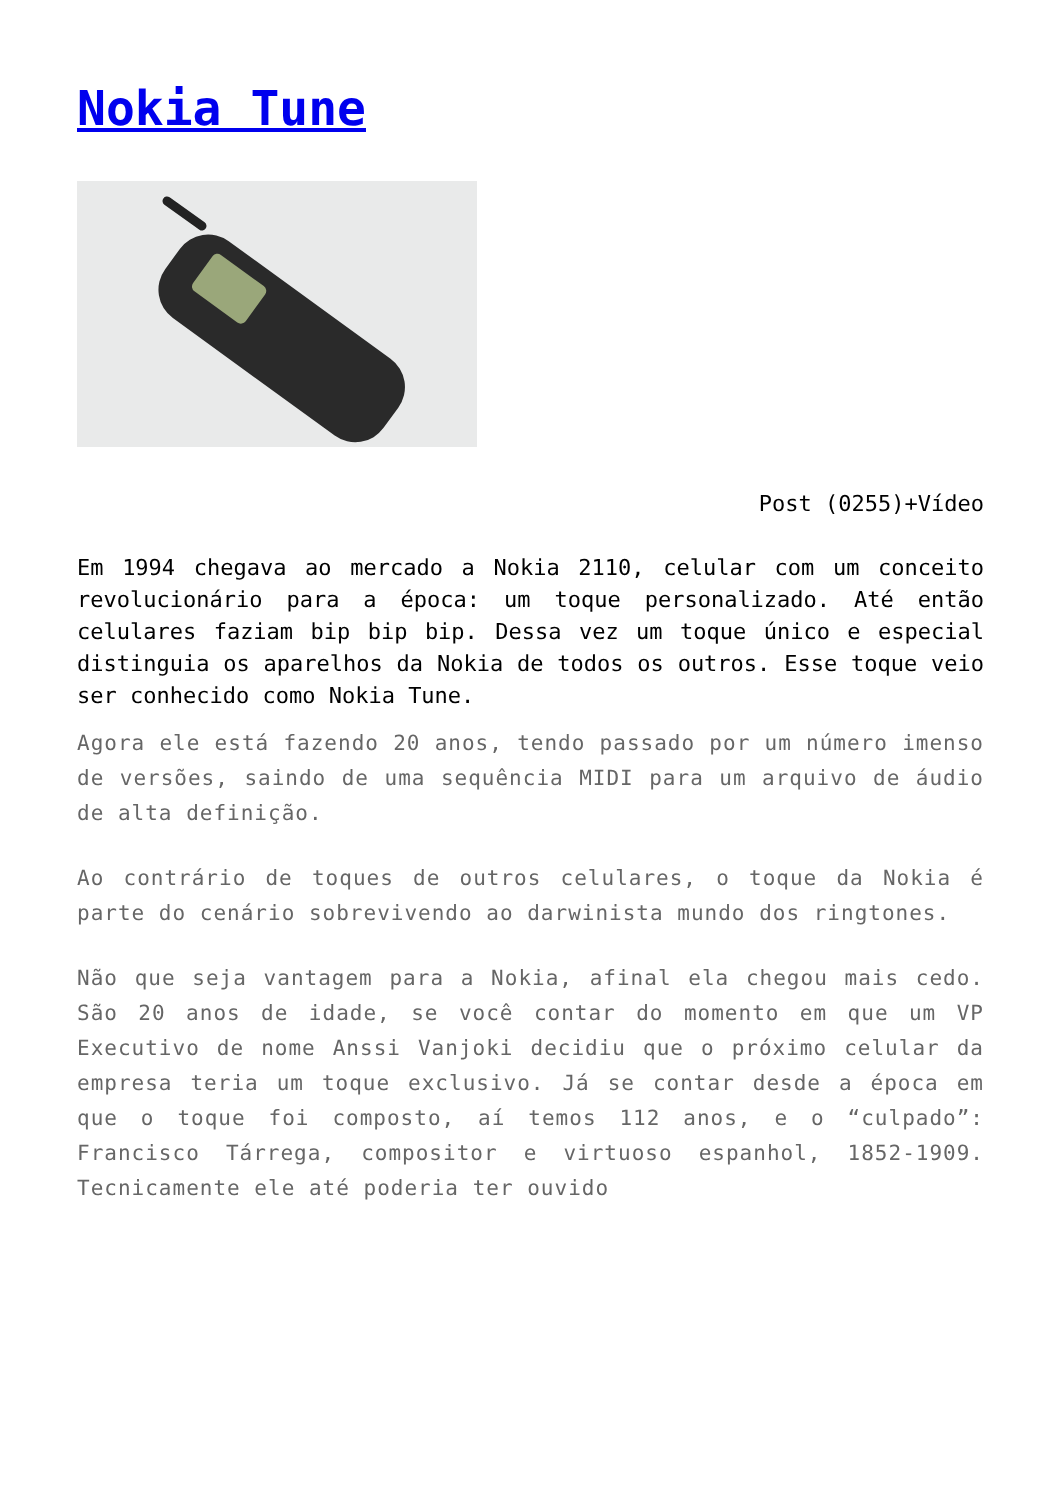Nokia Tune
Post (0255)+Vídeo
Em 1994 chegava ao mercado a Nokia 2110, celular com um conceito revolucionário para a época: um toque personalizado. Até então celulares faziam bip bip bip. Dessa vez um toque único e especial distinguia os aparelhos da Nokia de todos os outros. Esse toque veio ser conhecido como Nokia Tune.
Agora ele está fazendo 20 anos, tendo passado por um número imenso de versões, saindo de uma sequência MIDI para um arquivo de áudio de alta definição.
Ao contrário de toques de outros celulares, o toque da Nokia é parte do cenário sobrevivendo ao darwinista mundo dos ringtones.
Não que seja vantagem para a Nokia, afinal ela chegou mais cedo. São 20 anos de idade, se você contar do momento em que um VP Executivo de nome Anssi Vanjoki decidiu que o próximo celular da empresa teria um toque exclusivo. Já se contar desde a época em que o toque foi composto, aí temos 112 anos, e o “culpado”: Francisco Tárrega, compositor e virtuoso espanhol, 1852-1909. Tecnicamente ele até poderia ter ouvido